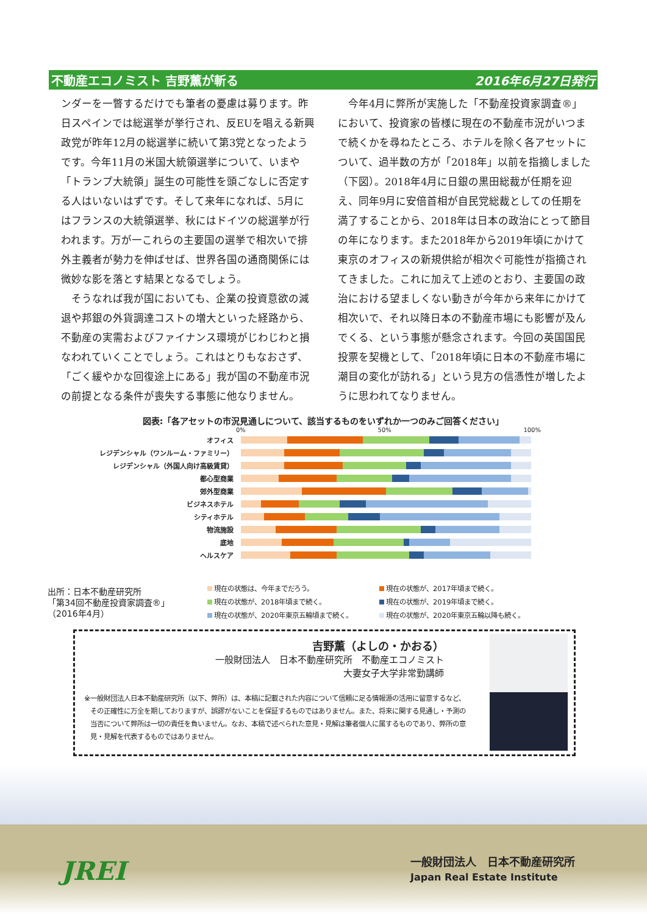不動産エコノミスト 吉野薫が斬る 2016年6月27日発行
ンダーを一瞥するだけでも筆者の憂慮は募ります。昨日スペインでは総選挙が挙行され、反EUを唱える新興政党が昨年12月の総選挙に続いて第3党となったようです。今年11月の米国大統領選挙について、いまや「トランプ大統領」誕生の可能性を頭ごなしに否定する人はいないはずです。そして来年になれば、5月にはフランスの大統領選挙、秋にはドイツの総選挙が行われます。万が一これらの主要国の選挙で相次いで排外主義者が勢力を伸ばせば、世界各国の通商関係には微妙な影を落とす結果となるでしょう。
　そうなれば我が国においても、企業の投資意欲の減退や邦銀の外貨調達コストの増大といった経路から、不動産の実需およびファイナンス環境がじわじわと損なわれていくことでしょう。これはとりもなおさず、「ごく緩やかな回復途上にある」我が国の不動産市況の前提となる条件が喪失する事態に他なりません。
　今年4月に弊所が実施した「不動産投資家調査®」において、投資家の皆様に現在の不動産市況がいつまで続くかを尋ねたところ、ホテルを除く各アセットについて、過半数の方が「2018年」以前を指摘しました（下図）。2018年4月に日銀の黒田総裁が任期を迎え、同年9月に安倍首相が自民党総裁としての任期を満了することから、2018年は日本の政治にとって節目の年になります。また2018年から2019年頃にかけて東京のオフィスの新規供給が相次ぐ可能性が指摘されてきました。これに加えて上述のとおり、主要国の政治における望ましくない動きが今年から来年にかけて相次いで、それ以降日本の不動産市場にも影響が及んでくる、という事態が懸念されます。今回の英国国民投票を契機として、「2018年頃に日本の不動産市場に潮目の変化が訪れる」という見方の信憑性が増したように思われてなりません。
図表:「各アセットの市況見通しについて、該当するものをいずれか一つのみご回答ください」
0% 50% 100%
オフィス
レジデンシャル（ワンルーム・ファミリー）
レジデンシャル（外国人向け高級賃貸）
都心型商業
郊外型商業
ビジネスホテル
シティホテル
物流施設
底地
ヘルスケア
出所：日本不動産研究所
「第34回不動産投資家調査®」
（2016年4月）
現在の状態は、今年までだろう。
現在の状態が、2018年頃まで続く。
現在の状態が、2020年東京五輪頃まで続く。
現在の状態が、2017年頃まで続く。
現在の状態が、2019年頃まで続く。
現在の状態が、2020年東京五輪以降も続く。
吉野薫（よしの・かおる）
一般財団法人　日本不動産研究所　不動産エコノミスト
大妻女子大学非常勤講師
※ 一般財団法人日本不動産研究所（以下、弊所）は、本稿に記載された内容について信頼に足る情報源の活用に留意するなど、その正確性に万全を期しておりますが、誤謬がないことを保証するものではありません。また、将来に関する見通し・予測の当否について弊所は一切の責任を負いません。なお、本稿で述べられた意見・見解は筆者個人に属するものであり、弊所の意見・見解を代表するものではありません。
JREI
一般財団法人　日本不動産研究所
Japan Real Estate Institute